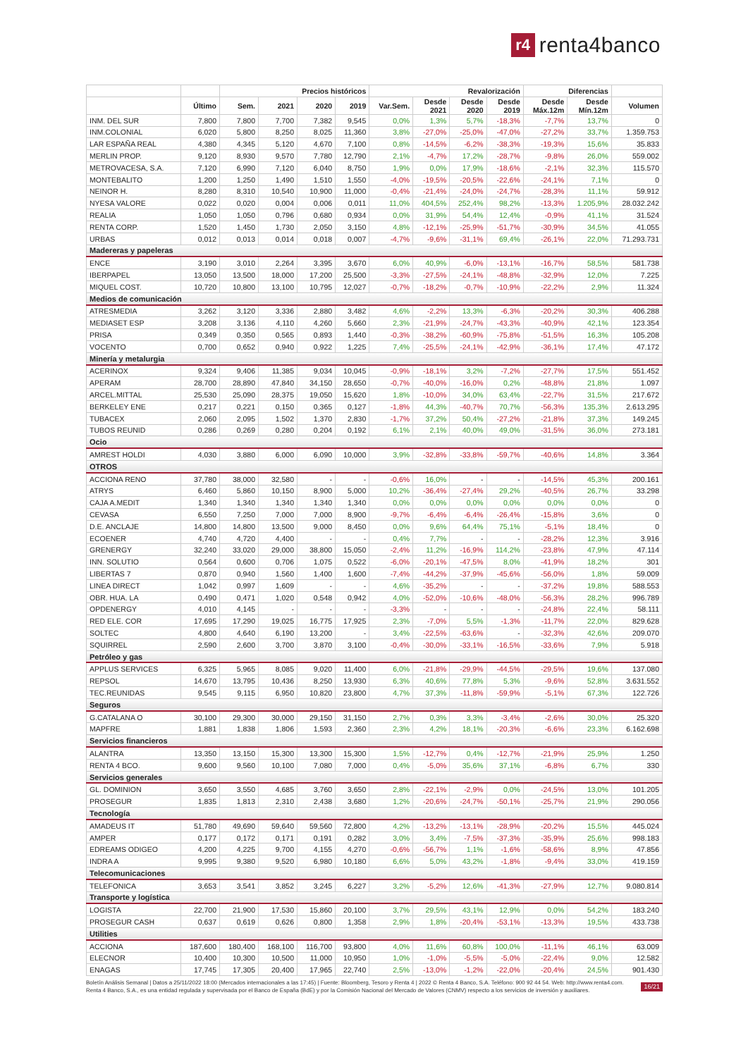r4
renta4banco
| | | Precios históricos | | | | Revalorización | | | | Diferencias | | |
| --- | --- | --- | --- | --- | --- | --- | --- | --- | --- | --- | --- | --- |
| | Último | Sem. | 2021 | 2020 | 2019 | Var.Sem. | Desde 2021 | Desde 2020 | Desde 2019 | Desde Máx.12m | Desde Mín.12m | Volumen |
| INM. DEL SUR | 7,800 | 7,800 | 7,700 | 7,382 | 9,545 | 0,0% | 1,3% | 5,7% | -18,3% | -7,7% | 13,7% | 0 |
| INM.COLONIAL | 6,020 | 5,800 | 8,250 | 8,025 | 11,360 | 3,8% | -27,0% | -25,0% | -47,0% | -27,2% | 33,7% | 1.359.753 |
| LAR ESPAÑA REAL | 4,380 | 4,345 | 5,120 | 4,670 | 7,100 | 0,8% | -14,5% | -6,2% | -38,3% | -19,3% | 15,6% | 35.833 |
| MERLIN PROP. | 9,120 | 8,930 | 9,570 | 7,780 | 12,790 | 2,1% | -4,7% | 17,2% | -28,7% | -9,8% | 26,0% | 559.002 |
| METROVACESA, S.A. | 7,120 | 6,990 | 7,120 | 6,040 | 8,750 | 1,9% | 0,0% | 17,9% | -18,6% | -2,1% | 32,3% | 115.570 |
| MONTEBALITO | 1,200 | 1,250 | 1,490 | 1,510 | 1,550 | -4,0% | -19,5% | -20,5% | -22,6% | -24,1% | 7,1% | 0 |
| NEINOR H. | 8,280 | 8,310 | 10,540 | 10,900 | 11,000 | -0,4% | -21,4% | -24,0% | -24,7% | -28,3% | 11,1% | 59.912 |
| NYESA VALORE | 0,022 | 0,020 | 0,004 | 0,006 | 0,011 | 11,0% | 404,5% | 252,4% | 98,2% | -13,3% | 1.205,9% | 28.032.242 |
| REALIA | 1,050 | 1,050 | 0,796 | 0,680 | 0,934 | 0,0% | 31,9% | 54,4% | 12,4% | -0,9% | 41,1% | 31.524 |
| RENTA CORP. | 1,520 | 1,450 | 1,730 | 2,050 | 3,150 | 4,8% | -12,1% | -25,9% | -51,7% | -30,9% | 34,5% | 41.055 |
| URBAS | 0,012 | 0,013 | 0,014 | 0,018 | 0,007 | -4,7% | -9,6% | -31,1% | 69,4% | -26,1% | 22,0% | 71.293.731 |
| Madereras y papeleras | | | | | | | | | | | | |
| ENCE | 3,190 | 3,010 | 2,264 | 3,395 | 3,670 | 6,0% | 40,9% | -6,0% | -13,1% | -16,7% | 58,5% | 581.738 |
| IBERPAPEL | 13,050 | 13,500 | 18,000 | 17,200 | 25,500 | -3,3% | -27,5% | -24,1% | -48,8% | -32,9% | 12,0% | 7.225 |
| MIQUEL COST. | 10,720 | 10,800 | 13,100 | 10,795 | 12,027 | -0,7% | -18,2% | -0,7% | -10,9% | -22,2% | 2,9% | 11.324 |
| Medios de comunicación | | | | | | | | | | | | |
| ATRESMEDIA | 3,262 | 3,120 | 3,336 | 2,880 | 3,482 | 4,6% | -2,2% | 13,3% | -6,3% | -20,2% | 30,3% | 406.288 |
| MEDIASET ESP | 3,208 | 3,136 | 4,110 | 4,260 | 5,660 | 2,3% | -21,9% | -24,7% | -43,3% | -40,9% | 42,1% | 123.354 |
| PRISA | 0,349 | 0,350 | 0,565 | 0,893 | 1,440 | -0,3% | -38,2% | -60,9% | -75,8% | -51,5% | 16,3% | 105.208 |
| VOCENTO | 0,700 | 0,652 | 0,940 | 0,922 | 1,225 | 7,4% | -25,5% | -24,1% | -42,9% | -36,1% | 17,4% | 47.172 |
| Minería y metalurgia | | | | | | | | | | | | |
| ACERINOX | 9,324 | 9,406 | 11,385 | 9,034 | 10,045 | -0,9% | -18,1% | 3,2% | -7,2% | -27,7% | 17,5% | 551.452 |
| APERAM | 28,700 | 28,890 | 47,840 | 34,150 | 28,650 | -0,7% | -40,0% | -16,0% | 0,2% | -48,8% | 21,8% | 1.097 |
| ARCEL.MITTAL | 25,530 | 25,090 | 28,375 | 19,050 | 15,620 | 1,8% | -10,0% | 34,0% | 63,4% | -22,7% | 31,5% | 217.672 |
| BERKELEY ENE | 0,217 | 0,221 | 0,150 | 0,365 | 0,127 | -1,8% | 44,3% | -40,7% | 70,7% | -56,3% | 135,3% | 2.613.295 |
| TUBACEX | 2,060 | 2,095 | 1,502 | 1,370 | 2,830 | -1,7% | 37,2% | 50,4% | -27,2% | -21,8% | 37,3% | 149.245 |
| TUBOS REUNID | 0,286 | 0,269 | 0,280 | 0,204 | 0,192 | 6,1% | 2,1% | 40,0% | 49,0% | -31,5% | 36,0% | 273.181 |
| Ocio | | | | | | | | | | | | |
| AMREST HOLDI | 4,030 | 3,880 | 6,000 | 6,090 | 10,000 | 3,9% | -32,8% | -33,8% | -59,7% | -40,6% | 14,8% | 3.364 |
| OTROS | | | | | | | | | | | | |
| ACCIONA RENO | 37,780 | 38,000 | 32,580 | - | - | -0,6% | 16,0% | - | - | -14,5% | 45,3% | 200.161 |
| ATRYS | 6,460 | 5,860 | 10,150 | 8,900 | 5,000 | 10,2% | -36,4% | -27,4% | 29,2% | -40,5% | 26,7% | 33.298 |
| CAJA A.MEDIT | 1,340 | 1,340 | 1,340 | 1,340 | 1,340 | 0,0% | 0,0% | 0,0% | 0,0% | 0,0% | 0,0% | 0 |
| CEVASA | 6,550 | 7,250 | 7,000 | 7,000 | 8,900 | -9,7% | -6,4% | -6,4% | -26,4% | -15,8% | 3,6% | 0 |
| D.E. ANCLAJE | 14,800 | 14,800 | 13,500 | 9,000 | 8,450 | 0,0% | 9,6% | 64,4% | 75,1% | -5,1% | 18,4% | 0 |
| ECOENER | 4,740 | 4,720 | 4,400 | - | - | 0,4% | 7,7% | - | - | -28,2% | 12,3% | 3.916 |
| GRENERGY | 32,240 | 33,020 | 29,000 | 38,800 | 15,050 | -2,4% | 11,2% | -16,9% | 114,2% | -23,8% | 47,9% | 47.114 |
| INN. SOLUTIO | 0,564 | 0,600 | 0,706 | 1,075 | 0,522 | -6,0% | -20,1% | -47,5% | 8,0% | -41,9% | 18,2% | 301 |
| LIBERTAS 7 | 0,870 | 0,940 | 1,560 | 1,400 | 1,600 | -7,4% | -44,2% | -37,9% | -45,6% | -56,0% | 1,8% | 59.009 |
| LINEA DIRECT | 1,042 | 0,997 | 1,609 | - | - | 4,6% | -35,2% | - | - | -37,2% | 19,8% | 588.553 |
| OBR. HUA. LA | 0,490 | 0,471 | 1,020 | 0,548 | 0,942 | 4,0% | -52,0% | -10,6% | -48,0% | -56,3% | 28,2% | 996.789 |
| OPDENERGY | 4,010 | 4,145 | - | - | - | -3,3% | - | - | - | -24,8% | 22,4% | 58.111 |
| RED ELE. COR | 17,695 | 17,290 | 19,025 | 16,775 | 17,925 | 2,3% | -7,0% | 5,5% | -1,3% | -11,7% | 22,0% | 829.628 |
| SOLTEC | 4,800 | 4,640 | 6,190 | 13,200 | - | 3,4% | -22,5% | -63,6% | - | -32,3% | 42,6% | 209.070 |
| SQUIRREL | 2,590 | 2,600 | 3,700 | 3,870 | 3,100 | -0,4% | -30,0% | -33,1% | -16,5% | -33,6% | 7,9% | 5.918 |
| Petróleo y gas | | | | | | | | | | | | |
| APPLUS SERVICES | 6,325 | 5,965 | 8,085 | 9,020 | 11,400 | 6,0% | -21,8% | -29,9% | -44,5% | -29,5% | 19,6% | 137.080 |
| REPSOL | 14,670 | 13,795 | 10,436 | 8,250 | 13,930 | 6,3% | 40,6% | 77,8% | 5,3% | -9,6% | 52,8% | 3.631.552 |
| TEC.REUNIDAS | 9,545 | 9,115 | 6,950 | 10,820 | 23,800 | 4,7% | 37,3% | -11,8% | -59,9% | -5,1% | 67,3% | 122.726 |
| Seguros | | | | | | | | | | | | |
| G.CATALANA O | 30,100 | 29,300 | 30,000 | 29,150 | 31,150 | 2,7% | 0,3% | 3,3% | -3,4% | -2,6% | 30,0% | 25.320 |
| MAPFRE | 1,881 | 1,838 | 1,806 | 1,593 | 2,360 | 2,3% | 4,2% | 18,1% | -20,3% | -6,6% | 23,3% | 6.162.698 |
| Servicios financieros | | | | | | | | | | | | |
| ALANTRA | 13,350 | 13,150 | 15,300 | 13,300 | 15,300 | 1,5% | -12,7% | 0,4% | -12,7% | -21,9% | 25,9% | 1.250 |
| RENTA 4 BCO. | 9,600 | 9,560 | 10,100 | 7,080 | 7,000 | 0,4% | -5,0% | 35,6% | 37,1% | -6,8% | 6,7% | 330 |
| Servicios generales | | | | | | | | | | | | |
| GL. DOMINION | 3,650 | 3,550 | 4,685 | 3,760 | 3,650 | 2,8% | -22,1% | -2,9% | 0,0% | -24,5% | 13,0% | 101.205 |
| PROSEGUR | 1,835 | 1,813 | 2,310 | 2,438 | 3,680 | 1,2% | -20,6% | -24,7% | -50,1% | -25,7% | 21,9% | 290.056 |
| Tecnología | | | | | | | | | | | | |
| AMADEUS IT | 51,780 | 49,690 | 59,640 | 59,560 | 72,800 | 4,2% | -13,2% | -13,1% | -28,9% | -20,2% | 15,5% | 445.024 |
| AMPER | 0,177 | 0,172 | 0,171 | 0,191 | 0,282 | 3,0% | 3,4% | -7,5% | -37,3% | -35,9% | 25,6% | 998.183 |
| EDREAMS ODIGEO | 4,200 | 4,225 | 9,700 | 4,155 | 4,270 | -0,6% | -56,7% | 1,1% | -1,6% | -58,6% | 8,9% | 47.856 |
| INDRA A | 9,995 | 9,380 | 9,520 | 6,980 | 10,180 | 6,6% | 5,0% | 43,2% | -1,8% | -9,4% | 33,0% | 419.159 |
| Telecomunicaciones | | | | | | | | | | | | |
| TELEFONICA | 3,653 | 3,541 | 3,852 | 3,245 | 6,227 | 3,2% | -5,2% | 12,6% | -41,3% | -27,9% | 12,7% | 9.080.814 |
| Transporte y logística | | | | | | | | | | | | |
| LOGISTA | 22,700 | 21,900 | 17,530 | 15,860 | 20,100 | 3,7% | 29,5% | 43,1% | 12,9% | 0,0% | 54,2% | 183.240 |
| PROSEGUR CASH | 0,637 | 0,619 | 0,626 | 0,800 | 1,358 | 2,9% | 1,8% | -20,4% | -53,1% | -13,3% | 19,5% | 433.738 |
| Utilities | | | | | | | | | | | | |
| ACCIONA | 187,600 | 180,400 | 168,100 | 116,700 | 93,800 | 4,0% | 11,6% | 60,8% | 100,0% | -11,1% | 46,1% | 63.009 |
| ELECNOR | 10,400 | 10,300 | 10,500 | 11,000 | 10,950 | 1,0% | -1,0% | -5,5% | -5,0% | -22,4% | 9,0% | 12.582 |
| ENAGAS | 17,745 | 17,305 | 20,400 | 17,965 | 22,740 | 2,5% | -13,0% | -1,2% | -22,0% | -20,4% | 24,5% | 901.430 |
Boletín Análisis Semanal | Datos a 25/11/2022 18:00 (Mercados internacionales a las 17:45) | Fuente: Bloomberg, Tesoro y Renta 4 | 2022 © Renta 4 Banco, S.A. Teléfono: 900 92 44 54. Web: http://www.renta4.com. Renta 4 Banco, S.A., es una entidad regulada y supervisada por el Banco de España (BdE) y por la Comisión Nacional del Mercado de Valores (CNMV) respecto a los servicios de inversión y auxiliares.
16/21